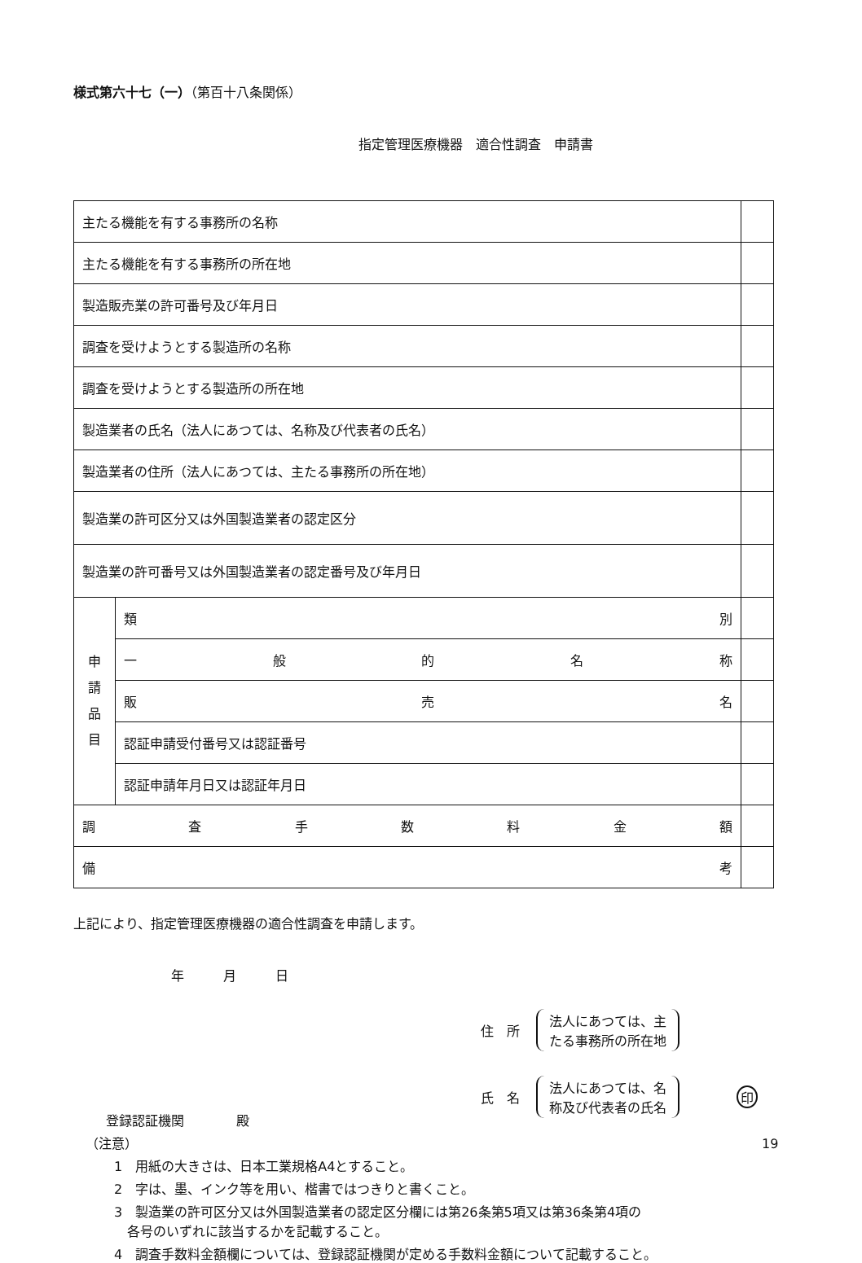様式第六十七（一）（第百十八条関係）
指定管理医療機器　適合性調査　申請書
| 主たる機能を有する事務所の名称 | | |
| 主たる機能を有する事務所の所在地 | | |
| 製造販売業の許可番号及び年月日 | | |
| 調査を受けようとする製造所の名称 | | |
| 調査を受けようとする製造所の所在地 | | |
| 製造業者の氏名（法人にあつては、名称及び代表者の氏名） | | |
| 製造業者の住所（法人にあつては、主たる事務所の所在地） | | |
| 製造業の許可区分又は外国製造業者の認定区分 | | |
| 製造業の許可番号又は外国製造業者の認定番号及び年月日 | | |
| 申 請 品 目 | 類 別 | |
| | 一 般 的 名 称 | |
| | 販 売 名 | |
| | 認証申請受付番号又は認証番号 | |
| | 認証申請年月日又は認証年月日 | |
| 調 査 手 数 料 金 額 | | |
| 備 考 | | |
上記により、指定管理医療機器の適合性調査を申請します。
年　　　月　　　日
住　所 法人にあつては、主
たる事務所の所在地
氏　名 法人にあつては、名
称及び代表者の氏名 印
登録認証機関　　　　殿
（注意）
1　用紙の大きさは、日本工業規格A4とすること。
2　字は、墨、インク等を用い、楷書ではつきりと書くこと。
3　製造業の許可区分又は外国製造業者の認定区分欄には第26条第5項又は第36条第4項の
　各号のいずれに該当するかを記載すること。
4　調査手数料金額欄については、登録認証機関が定める手数料金額について記載すること。
19